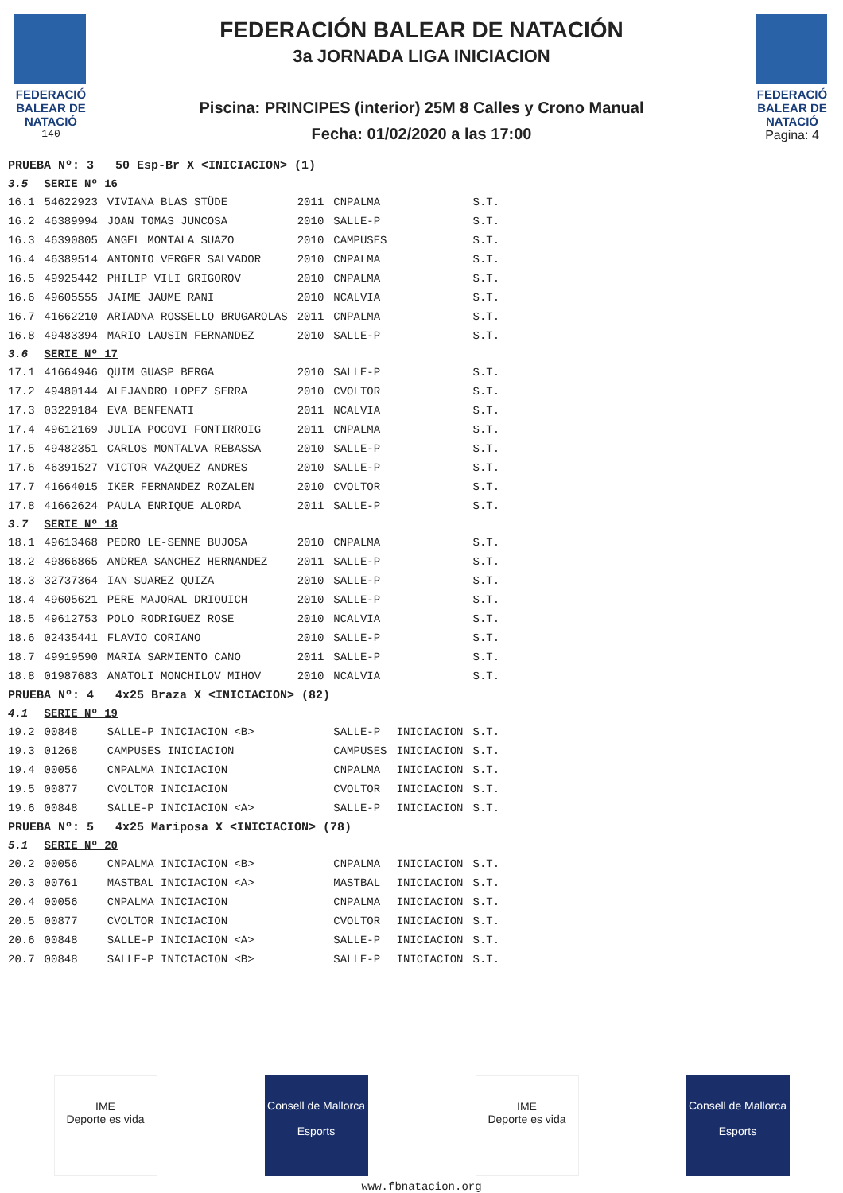FEDERACIÓ BALEAR DE NATACIÓ
140
FEDERACIÓN BALEAR DE NATACIÓN
3a JORNADA LIGA INICIACION
Piscina: PRINCIPES (interior) 25M 8 Calles y Crono Manual
Fecha: 01/02/2020 a las 17:00
FEDERACIÓ BALEAR DE NATACIÓ
Pagina: 4
| PRUEBA Nº: 3 50 Esp-Br X <INICIACION> (1) | | | | | | |
| 3.5 | SERIE Nº 16 | | | | | |
| 16.1 | 54622923 | VIVIANA BLAS STÜDE | 2011 | CNPALMA | | S.T. |
| 16.2 | 46389994 | JOAN TOMAS JUNCOSA | 2010 | SALLE-P | | S.T. |
| 16.3 | 46390805 | ANGEL MONTALA SUAZO | 2010 | CAMPUSES | | S.T. |
| 16.4 | 46389514 | ANTONIO VERGER SALVADOR | 2010 | CNPALMA | | S.T. |
| 16.5 | 49925442 | PHILIP VILI GRIGOROV | 2010 | CNPALMA | | S.T. |
| 16.6 | 49605555 | JAIME JAUME RANI | 2010 | NCALVIA | | S.T. |
| 16.7 | 41662210 | ARIADNA ROSSELLO BRUGAROLAS | 2011 | CNPALMA | | S.T. |
| 16.8 | 49483394 | MARIO LAUSIN FERNANDEZ | 2010 | SALLE-P | | S.T. |
| 3.6 | SERIE Nº 17 | | | | | |
| 17.1 | 41664946 | QUIM GUASP BERGA | 2010 | SALLE-P | | S.T. |
| 17.2 | 49480144 | ALEJANDRO LOPEZ SERRA | 2010 | CVOLTOR | | S.T. |
| 17.3 | 03229184 | EVA BENFENATI | 2011 | NCALVIA | | S.T. |
| 17.4 | 49612169 | JULIA POCOVI FONTIRROIG | 2011 | CNPALMA | | S.T. |
| 17.5 | 49482351 | CARLOS MONTALVA REBASSA | 2010 | SALLE-P | | S.T. |
| 17.6 | 46391527 | VICTOR VAZQUEZ ANDRES | 2010 | SALLE-P | | S.T. |
| 17.7 | 41664015 | IKER FERNANDEZ ROZALEN | 2010 | CVOLTOR | | S.T. |
| 17.8 | 41662624 | PAULA ENRIQUE ALORDA | 2011 | SALLE-P | | S.T. |
| 3.7 | SERIE Nº 18 | | | | | |
| 18.1 | 49613468 | PEDRO LE-SENNE BUJOSA | 2010 | CNPALMA | | S.T. |
| 18.2 | 49866865 | ANDREA SANCHEZ HERNANDEZ | 2011 | SALLE-P | | S.T. |
| 18.3 | 32737364 | IAN SUAREZ QUIZA | 2010 | SALLE-P | | S.T. |
| 18.4 | 49605621 | PERE MAJORAL DRIOUICH | 2010 | SALLE-P | | S.T. |
| 18.5 | 49612753 | POLO RODRIGUEZ ROSE | 2010 | NCALVIA | | S.T. |
| 18.6 | 02435441 | FLAVIO CORIANO | 2010 | SALLE-P | | S.T. |
| 18.7 | 49919590 | MARIA SARMIENTO CANO | 2011 | SALLE-P | | S.T. |
| 18.8 | 01987683 | ANATOLI MONCHILOV MIHOV | 2010 | NCALVIA | | S.T. |
| PRUEBA Nº: 4 4x25 Braza X <INICIACION> (82) | | | | | | |
| 4.1 | SERIE Nº 19 | | | | | |
| 19.2 | 00848 | SALLE-P INICIACION <B> | | SALLE-P | INICIACION | S.T. |
| 19.3 | 01268 | CAMPUSES INICIACION | | CAMPUSES | INICIACION | S.T. |
| 19.4 | 00056 | CNPALMA INICIACION | | CNPALMA | INICIACION | S.T. |
| 19.5 | 00877 | CVOLTOR INICIACION | | CVOLTOR | INICIACION | S.T. |
| 19.6 | 00848 | SALLE-P INICIACION <A> | | SALLE-P | INICIACION | S.T. |
| PRUEBA Nº: 5 4x25 Mariposa X <INICIACION> (78) | | | | | | |
| 5.1 | SERIE Nº 20 | | | | | |
| 20.2 | 00056 | CNPALMA INICIACION <B> | | CNPALMA | INICIACION | S.T. |
| 20.3 | 00761 | MASTBAL INICIACION <A> | | MASTBAL | INICIACION | S.T. |
| 20.4 | 00056 | CNPALMA INICIACION | | CNPALMA | INICIACION | S.T. |
| 20.5 | 00877 | CVOLTOR INICIACION | | CVOLTOR | INICIACION | S.T. |
| 20.6 | 00848 | SALLE-P INICIACION <A> | | SALLE-P | INICIACION | S.T. |
| 20.7 | 00848 | SALLE-P INICIACION <B> | | SALLE-P | INICIACION | S.T. |
IME
Deporte es vida
Consell de Mallorca
Esports
IME
Deporte es vida
Consell de Mallorca
Esports
www.fbnatacion.org